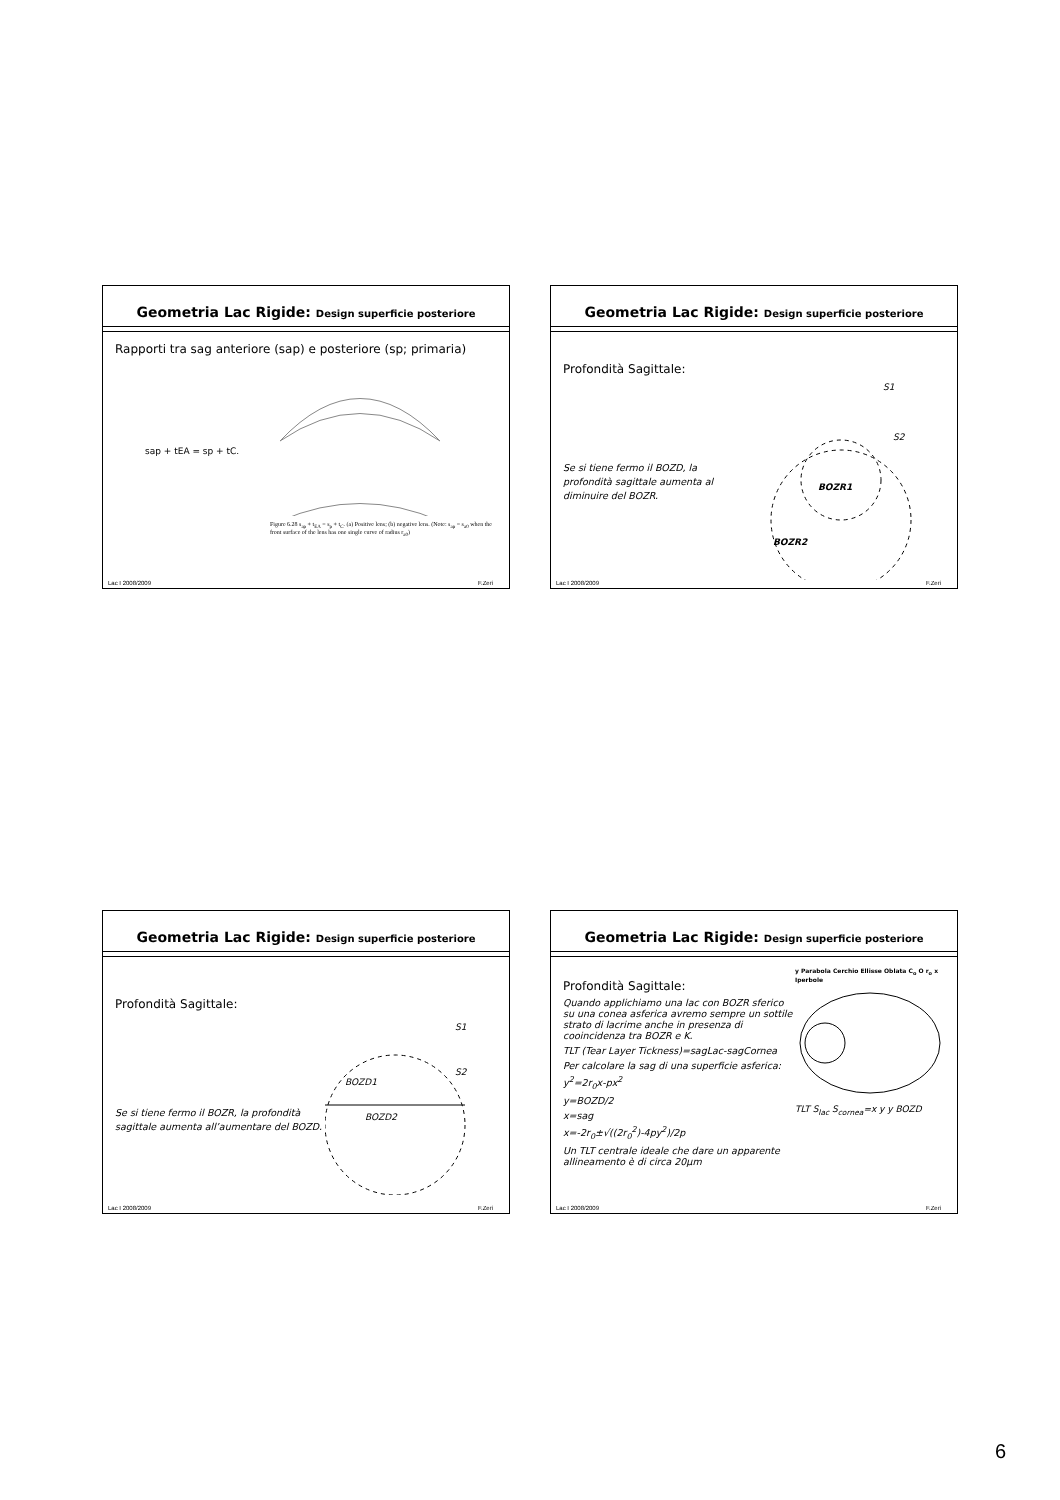Geometria Lac Rigide: Design superficie posteriore
Rapporti tra sag anteriore (sap) e posteriore (sp; primaria)
sap + tEA = sp + tC.
Figure 6.28 s<sub>ap</sub> + t<sub>EA</sub> = s<sub>p</sub> + t<sub>C</sub>. (a) Positive lens; (b) negative lens. (Note: s<sub>ap</sub> = s<sub>a0</sub> when the front surface of the lens has one single curve of radius r<sub>a0</sub>)
Lac I 2008/2009 F.Zeri
Geometria Lac Rigide: Design superficie posteriore
Profondità Sagittale:
Se si tiene fermo il BOZD, la profondità sagittale aumenta al diminuire del BOZR.
S1
S2
BOZR1
BOZR2
Lac I 2008/2009 F.Zeri
Geometria Lac Rigide: Design superficie posteriore
Profondità Sagittale:
Se si tiene fermo il BOZR, la profondità sagittale aumenta all’aumentare del BOZD.
S1
S2
BOZD1
BOZD2
Lac I 2008/2009 F.Zeri
Geometria Lac Rigide: Design superficie posteriore
Profondità Sagittale:
Quando applichiamo una lac con BOZR sferico su una conea asferica avremo sempre un sottile strato di lacrime anche in presenza di cooincidenza tra BOZR e K.
TLT (Tear Layer Tickness)=sagLac-sagCornea
Per calcolare la sag di una superficie asferica:
y<sup>2</sup>=2r<sub>0</sub>x-px<sup>2</sup>
y=BOZD/2
x=sag
x=-2r<sub>0</sub>±√((2r<sub>0</sub><sup>2</sup>)-4py<sup>2</sup>)/2p
Un TLT centrale ideale che dare un apparente allineamento è di circa 20μm
y Parabola Cerchio Ellisse Oblata C<sub>o</sub> O r<sub>o</sub> x Iperbole
TLT S<sub>lac</sub> S<sub>cornea</sub>=x y y BOZD
Lac I 2008/2009 F.Zeri
6